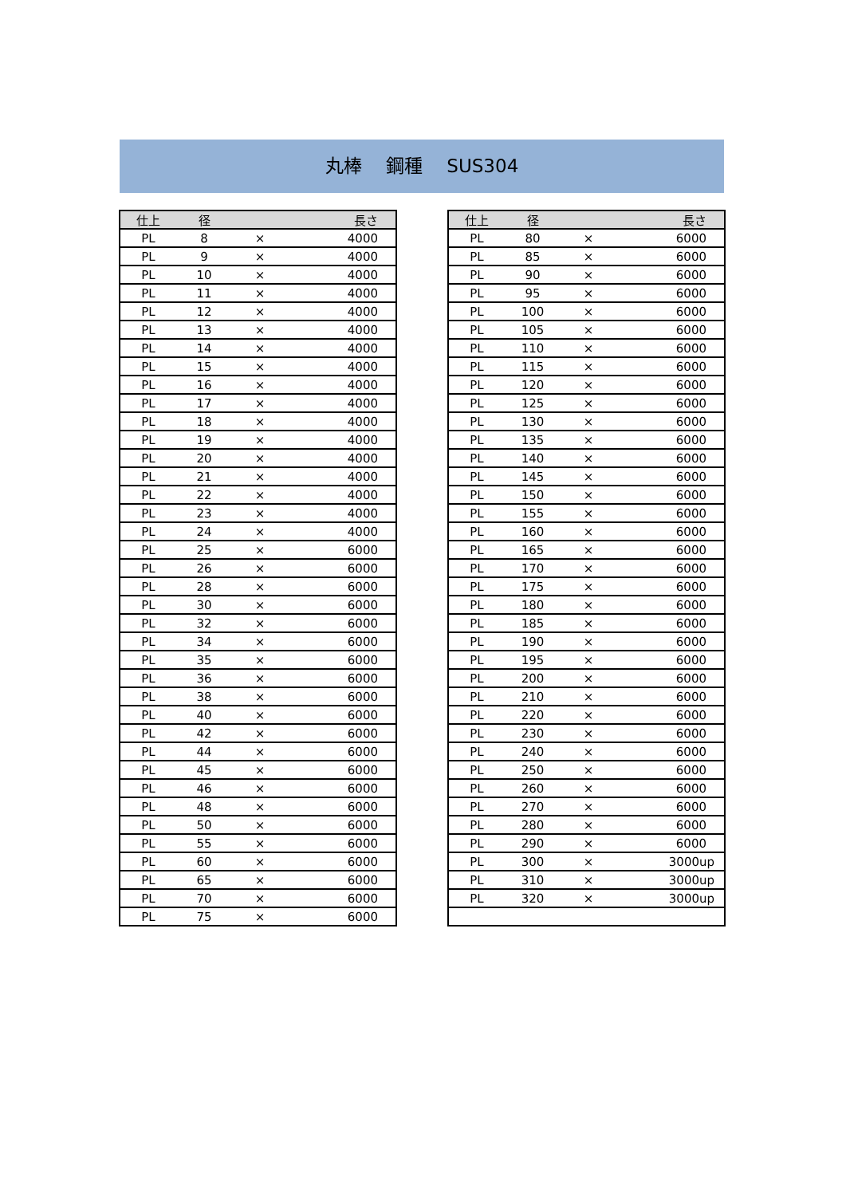丸棒　 鋼種　 SUS304
| 仕上 | 径 | | 長さ |
| --- | --- | --- | --- |
| PL | 8 | × | 4000 |
| PL | 9 | × | 4000 |
| PL | 10 | × | 4000 |
| PL | 11 | × | 4000 |
| PL | 12 | × | 4000 |
| PL | 13 | × | 4000 |
| PL | 14 | × | 4000 |
| PL | 15 | × | 4000 |
| PL | 16 | × | 4000 |
| PL | 17 | × | 4000 |
| PL | 18 | × | 4000 |
| PL | 19 | × | 4000 |
| PL | 20 | × | 4000 |
| PL | 21 | × | 4000 |
| PL | 22 | × | 4000 |
| PL | 23 | × | 4000 |
| PL | 24 | × | 4000 |
| PL | 25 | × | 6000 |
| PL | 26 | × | 6000 |
| PL | 28 | × | 6000 |
| PL | 30 | × | 6000 |
| PL | 32 | × | 6000 |
| PL | 34 | × | 6000 |
| PL | 35 | × | 6000 |
| PL | 36 | × | 6000 |
| PL | 38 | × | 6000 |
| PL | 40 | × | 6000 |
| PL | 42 | × | 6000 |
| PL | 44 | × | 6000 |
| PL | 45 | × | 6000 |
| PL | 46 | × | 6000 |
| PL | 48 | × | 6000 |
| PL | 50 | × | 6000 |
| PL | 55 | × | 6000 |
| PL | 60 | × | 6000 |
| PL | 65 | × | 6000 |
| PL | 70 | × | 6000 |
| PL | 75 | × | 6000 |
| 仕上 | 径 | | 長さ |
| --- | --- | --- | --- |
| PL | 80 | × | 6000 |
| PL | 85 | × | 6000 |
| PL | 90 | × | 6000 |
| PL | 95 | × | 6000 |
| PL | 100 | × | 6000 |
| PL | 105 | × | 6000 |
| PL | 110 | × | 6000 |
| PL | 115 | × | 6000 |
| PL | 120 | × | 6000 |
| PL | 125 | × | 6000 |
| PL | 130 | × | 6000 |
| PL | 135 | × | 6000 |
| PL | 140 | × | 6000 |
| PL | 145 | × | 6000 |
| PL | 150 | × | 6000 |
| PL | 155 | × | 6000 |
| PL | 160 | × | 6000 |
| PL | 165 | × | 6000 |
| PL | 170 | × | 6000 |
| PL | 175 | × | 6000 |
| PL | 180 | × | 6000 |
| PL | 185 | × | 6000 |
| PL | 190 | × | 6000 |
| PL | 195 | × | 6000 |
| PL | 200 | × | 6000 |
| PL | 210 | × | 6000 |
| PL | 220 | × | 6000 |
| PL | 230 | × | 6000 |
| PL | 240 | × | 6000 |
| PL | 250 | × | 6000 |
| PL | 260 | × | 6000 |
| PL | 270 | × | 6000 |
| PL | 280 | × | 6000 |
| PL | 290 | × | 6000 |
| PL | 300 | × | 3000up |
| PL | 310 | × | 3000up |
| PL | 320 | × | 3000up |